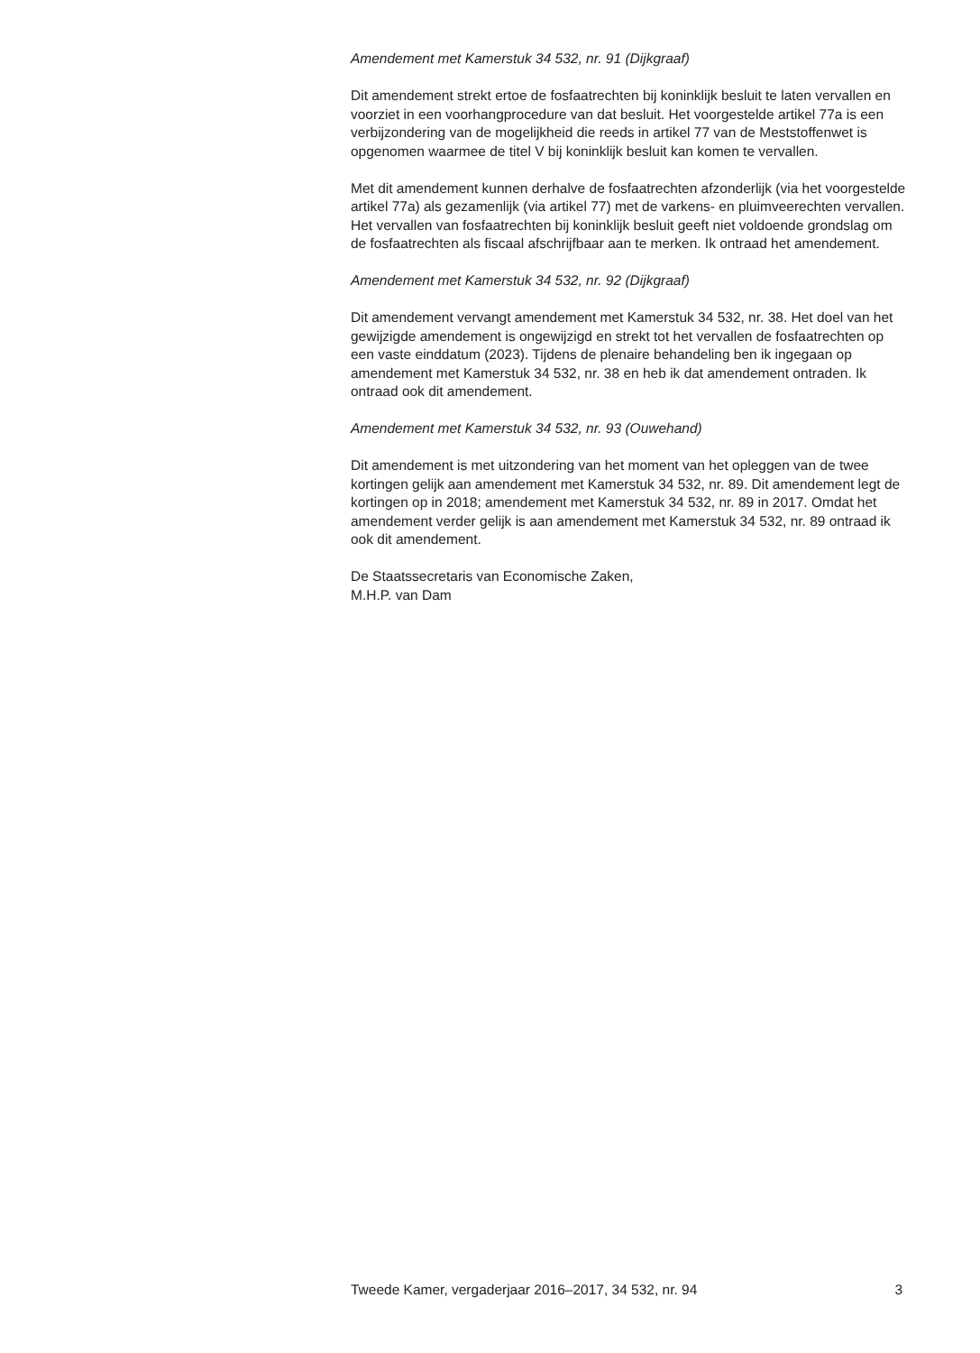Amendement met Kamerstuk 34 532, nr. 91 (Dijkgraaf)
Dit amendement strekt ertoe de fosfaatrechten bij koninklijk besluit te laten vervallen en voorziet in een voorhangprocedure van dat besluit. Het voorgestelde artikel 77a is een verbijzondering van de mogelijkheid die reeds in artikel 77 van de Meststoffenwet is opgenomen waarmee de titel V bij koninklijk besluit kan komen te vervallen.
Met dit amendement kunnen derhalve de fosfaatrechten afzonderlijk (via het voorgestelde artikel 77a) als gezamenlijk (via artikel 77) met de varkens- en pluimveerechten vervallen. Het vervallen van fosfaatrechten bij koninklijk besluit geeft niet voldoende grondslag om de fosfaatrechten als fiscaal afschrijfbaar aan te merken. Ik ontraad het amendement.
Amendement met Kamerstuk 34 532, nr. 92 (Dijkgraaf)
Dit amendement vervangt amendement met Kamerstuk 34 532, nr. 38. Het doel van het gewijzigde amendement is ongewijzigd en strekt tot het vervallen de fosfaatrechten op een vaste einddatum (2023). Tijdens de plenaire behandeling ben ik ingegaan op amendement met Kamerstuk 34 532, nr. 38 en heb ik dat amendement ontraden. Ik ontraad ook dit amendement.
Amendement met Kamerstuk 34 532, nr. 93 (Ouwehand)
Dit amendement is met uitzondering van het moment van het opleggen van de twee kortingen gelijk aan amendement met Kamerstuk 34 532, nr. 89. Dit amendement legt de kortingen op in 2018; amendement met Kamerstuk 34 532, nr. 89 in 2017. Omdat het amendement verder gelijk is aan amendement met Kamerstuk 34 532, nr. 89 ontraad ik ook dit amendement.
De Staatssecretaris van Economische Zaken,
M.H.P. van Dam
Tweede Kamer, vergaderjaar 2016–2017, 34 532, nr. 94 3